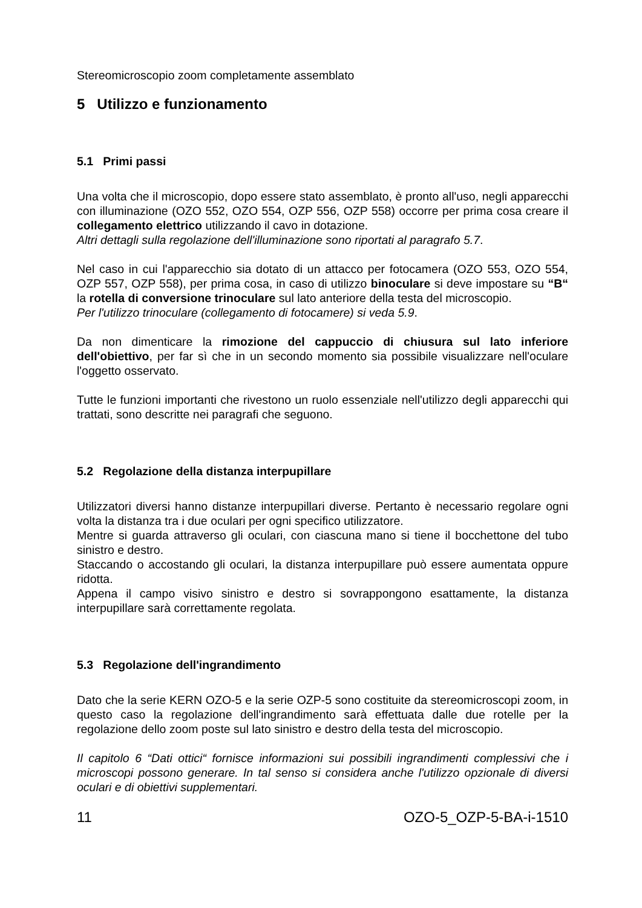Stereomicroscopio zoom completamente assemblato
5 Utilizzo e funzionamento
5.1 Primi passi
Una volta che il microscopio, dopo essere stato assemblato, è pronto all'uso, negli apparecchi con illuminazione (OZO 552, OZO 554, OZP 556, OZP 558) occorre per prima cosa creare il collegamento elettrico utilizzando il cavo in dotazione.
Altri dettagli sulla regolazione dell'illuminazione sono riportati al paragrafo 5.7.
Nel caso in cui l'apparecchio sia dotato di un attacco per fotocamera (OZO 553, OZO 554, OZP 557, OZP 558), per prima cosa, in caso di utilizzo binoculare si deve impostare su “B“ la rotella di conversione trinoculare sul lato anteriore della testa del microscopio.
Per l'utilizzo trinoculare (collegamento di fotocamere) si veda 5.9.
Da non dimenticare la rimozione del cappuccio di chiusura sul lato inferiore dell'obiettivo, per far sì che in un secondo momento sia possibile visualizzare nell'oculare l'oggetto osservato.
Tutte le funzioni importanti che rivestono un ruolo essenziale nell'utilizzo degli apparecchi qui trattati, sono descritte nei paragrafi che seguono.
5.2 Regolazione della distanza interpupillare
Utilizzatori diversi hanno distanze interpupillari diverse. Pertanto è necessario regolare ogni volta la distanza tra i due oculari per ogni specifico utilizzatore.
Mentre si guarda attraverso gli oculari, con ciascuna mano si tiene il bocchettone del tubo sinistro e destro.
Staccando o accostando gli oculari, la distanza interpupillare può essere aumentata oppure ridotta.
Appena il campo visivo sinistro e destro si sovrappongono esattamente, la distanza interpupillare sarà correttamente regolata.
5.3 Regolazione dell'ingrandimento
Dato che la serie KERN OZO-5 e la serie OZP-5 sono costituite da stereomicroscopi zoom, in questo caso la regolazione dell'ingrandimento sarà effettuata dalle due rotelle per la regolazione dello zoom poste sul lato sinistro e destro della testa del microscopio.
Il capitolo 6 “Dati ottici“ fornisce informazioni sui possibili ingrandimenti complessivi che i microscopi possono generare. In tal senso si considera anche l'utilizzo opzionale di diversi oculari e di obiettivi supplementari.
11 OZO-5_OZP-5-BA-i-1510